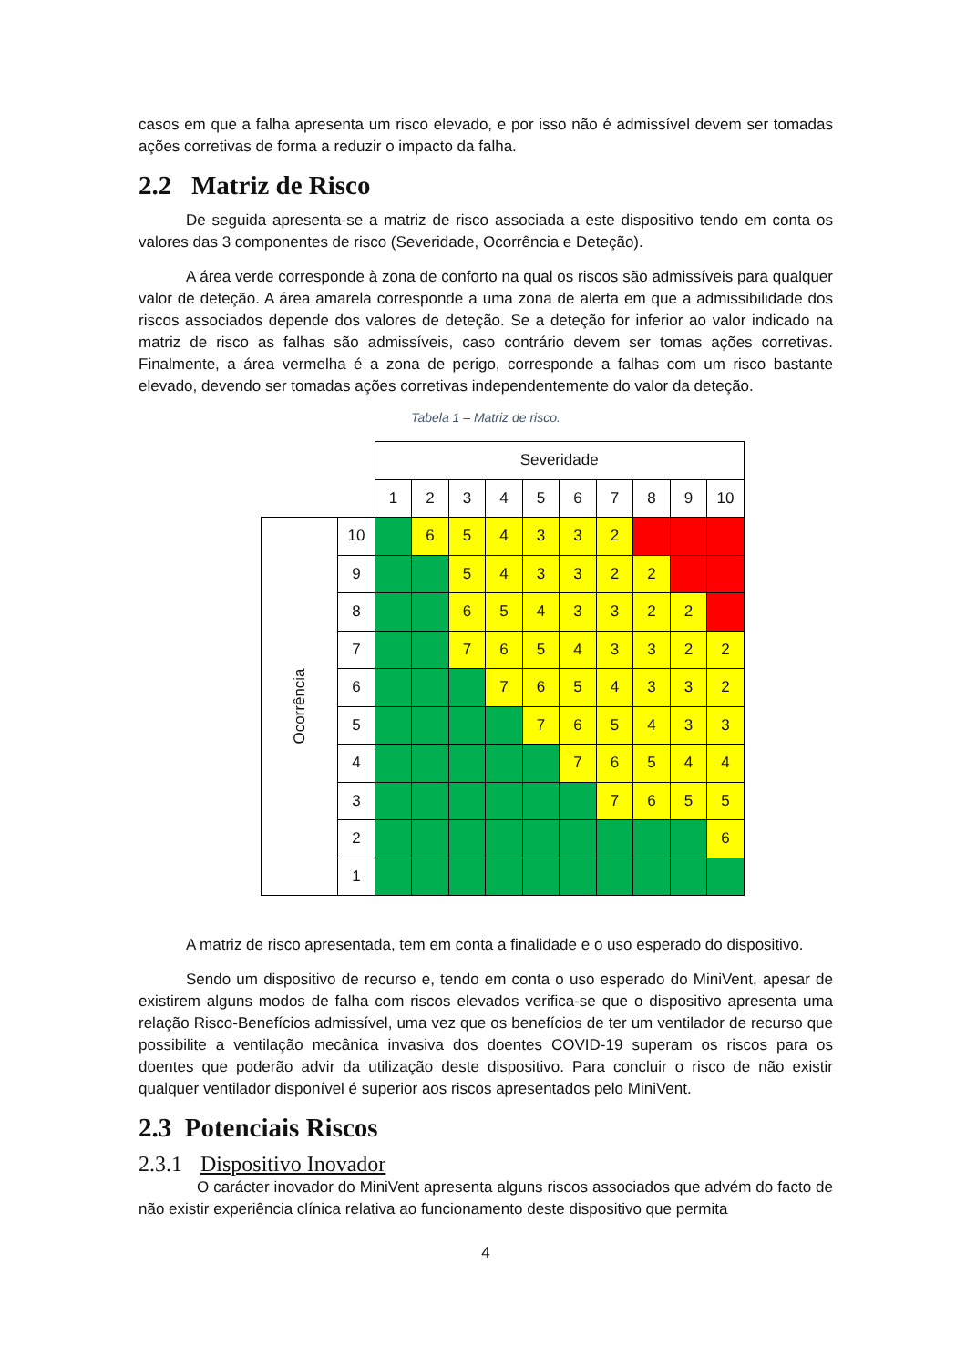casos em que a falha apresenta um risco elevado, e por isso não é admissível devem ser tomadas ações corretivas de forma a reduzir o impacto da falha.
2.2 Matriz de Risco
De seguida apresenta-se a matriz de risco associada a este dispositivo tendo em conta os valores das 3 componentes de risco (Severidade, Ocorrência e Deteção).
A área verde corresponde à zona de conforto na qual os riscos são admissíveis para qualquer valor de deteção. A área amarela corresponde a uma zona de alerta em que a admissibilidade dos riscos associados depende dos valores de deteção. Se a deteção for inferior ao valor indicado na matriz de risco as falhas são admissíveis, caso contrário devem ser tomas ações corretivas. Finalmente, a área vermelha é a zona de perigo, corresponde a falhas com um risco bastante elevado, devendo ser tomadas ações corretivas independentemente do valor da deteção.
Tabela 1 – Matriz de risco.
| | | Severidade | | | | | | | | | |
| | | 1 | 2 | 3 | 4 | 5 | 6 | 7 | 8 | 9 | 10 |
| Ocorrência | 10 | | 6 | 5 | 4 | 3 | 3 | 2 | | | |
| | 9 | | | 5 | 4 | 3 | 3 | 2 | 2 | | |
| | 8 | | | 6 | 5 | 4 | 3 | 3 | 2 | 2 | |
| | 7 | | | 7 | 6 | 5 | 4 | 3 | 3 | 2 | 2 |
| | 6 | | | | 7 | 6 | 5 | 4 | 3 | 3 | 2 |
| | 5 | | | | | 7 | 6 | 5 | 4 | 3 | 3 |
| | 4 | | | | | | 7 | 6 | 5 | 4 | 4 |
| | 3 | | | | | | | 7 | 6 | 5 | 5 |
| | 2 | | | | | | | | | | 6 |
| | 1 | | | | | | | | | | |
A matriz de risco apresentada, tem em conta a finalidade e o uso esperado do dispositivo.
Sendo um dispositivo de recurso e, tendo em conta o uso esperado do MiniVent, apesar de existirem alguns modos de falha com riscos elevados verifica-se que o dispositivo apresenta uma relação Risco-Benefícios admissível, uma vez que os benefícios de ter um ventilador de recurso que possibilite a ventilação mecânica invasiva dos doentes COVID-19 superam os riscos para os doentes que poderão advir da utilização deste dispositivo. Para concluir o risco de não existir qualquer ventilador disponível é superior aos riscos apresentados pelo MiniVent.
2.3 Potenciais Riscos
2.3.1 Dispositivo Inovador
O carácter inovador do MiniVent apresenta alguns riscos associados que advém do facto de não existir experiência clínica relativa ao funcionamento deste dispositivo que permita
4